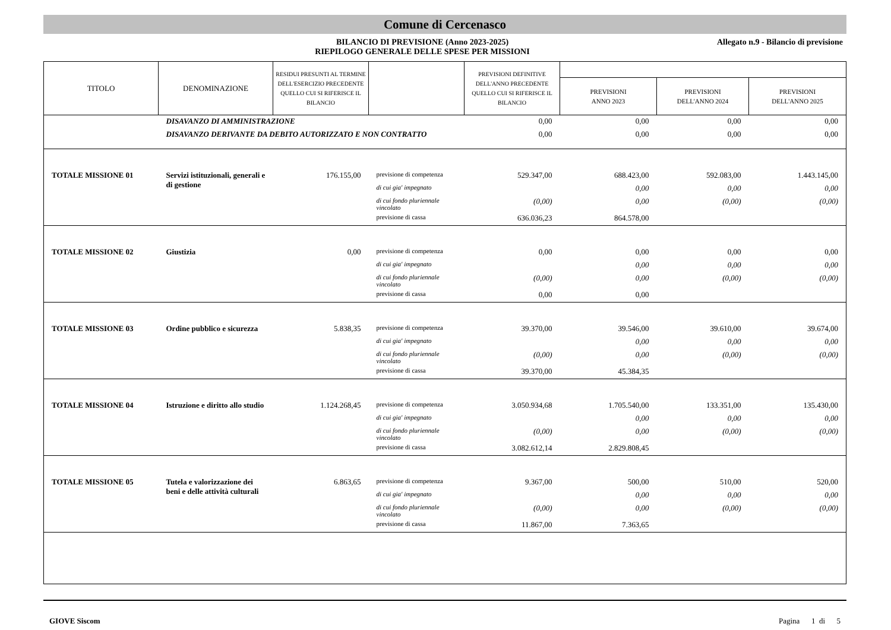Comune di Cercenasco
BILANCIO DI PREVISIONE (Anno 2023-2025)
RIEPILOGO GENERALE DELLE SPESE PER MISSIONI
Allegato n.9 - Bilancio di previsione
| TITOLO | DENOMINAZIONE | RESIDUI PRESUNTI AL TERMINE DELL'ESERCIZIO PRECEDENTE QUELLO CUI SI RIFERISCE IL BILANCIO | | PREVISIONI DEFINITIVE DELL'ANNO PRECEDENTE QUELLO CUI SI RIFERISCE IL BILANCIO | | | |
| --- | --- | --- | --- | --- | --- | --- | --- |
| | | | | | PREVISIONI ANNO 2023 | PREVISIONI DELL'ANNO 2024 | PREVISIONI DELL'ANNO 2025 |
| | DISAVANZO DI AMMINISTRAZIONE | | | 0,00 | 0,00 | 0,00 | 0,00 |
| | DISAVANZO DERIVANTE DA DEBITO AUTORIZZATO E NON CONTRATTO | | | 0,00 | 0,00 | 0,00 | 0,00 |
| TOTALE MISSIONE 01 | Servizi istituzionali, generali e di gestione | 176.155,00 | previsione di competenza | 529.347,00 | 688.423,00 | 592.083,00 | 1.443.145,00 |
| | | | di cui gia' impegnato | | 0,00 | 0,00 | 0,00 |
| | | | di cui fondo pluriennale vincolato | (0,00) | 0,00 | (0,00) | (0,00) |
| | | | previsione di cassa | 636.036,23 | 864.578,00 | | |
| TOTALE MISSIONE 02 | Giustizia | 0,00 | previsione di competenza | 0,00 | 0,00 | 0,00 | 0,00 |
| | | | di cui gia' impegnato | | 0,00 | 0,00 | 0,00 |
| | | | di cui fondo pluriennale vincolato | (0,00) | 0,00 | (0,00) | (0,00) |
| | | | previsione di cassa | 0,00 | 0,00 | | |
| TOTALE MISSIONE 03 | Ordine pubblico e sicurezza | 5.838,35 | previsione di competenza | 39.370,00 | 39.546,00 | 39.610,00 | 39.674,00 |
| | | | di cui gia' impegnato | | 0,00 | 0,00 | 0,00 |
| | | | di cui fondo pluriennale vincolato | (0,00) | 0,00 | (0,00) | (0,00) |
| | | | previsione di cassa | 39.370,00 | 45.384,35 | | |
| TOTALE MISSIONE 04 | Istruzione e diritto allo studio | 1.124.268,45 | previsione di competenza | 3.050.934,68 | 1.705.540,00 | 133.351,00 | 135.430,00 |
| | | | di cui gia' impegnato | | 0,00 | 0,00 | 0,00 |
| | | | di cui fondo pluriennale vincolato | (0,00) | 0,00 | (0,00) | (0,00) |
| | | | previsione di cassa | 3.082.612,14 | 2.829.808,45 | | |
| TOTALE MISSIONE 05 | Tutela e valorizzazione dei beni e delle attività culturali | 6.863,65 | previsione di competenza | 9.367,00 | 500,00 | 510,00 | 520,00 |
| | | | di cui gia' impegnato | | 0,00 | 0,00 | 0,00 |
| | | | di cui fondo pluriennale vincolato | (0,00) | 0,00 | (0,00) | (0,00) |
| | | | previsione di cassa | 11.867,00 | 7.363,65 | | |
GIOVE Siscom Pagina 1 di 5